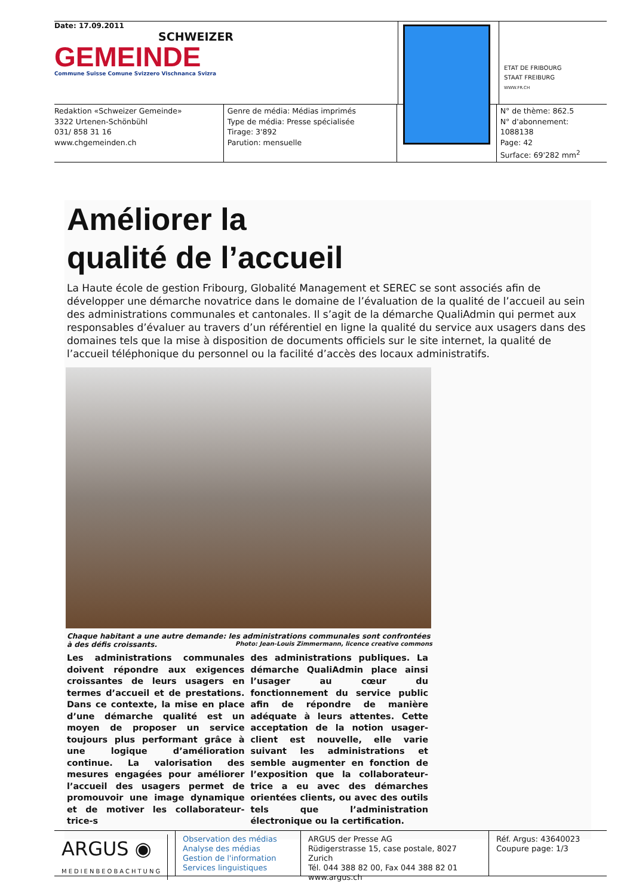Date: 17.09.2011
SCHWEIZER
GEMEINDE
Commune Suisse Comune Svizzero Vischnanca Svizra
ETAT DE FRIBOURG
STAAT FREIBURG
WWW.FR.CH
Redaktion «Schweizer Gemeinde»
3322 Urtenen-Schönbühl
031/ 858 31 16
www.chgemeinden.ch
Genre de média: Médias imprimés
Type de média: Presse spécialisée
Tirage: 3'892
Parution: mensuelle
N° de thème: 862.5
N° d'abonnement: 1088138
Page: 42
Surface: 69'282 mm<sup>2</sup>
Améliorer la
qualité de l’accueil
La Haute école de gestion Fribourg, Globalité Management et SEREC se sont associés afin de développer une démarche novatrice dans le domaine de l’évaluation de la qualité de l’accueil au sein des administrations communales et cantonales. Il s’agit de la démarche QualiAdmin qui permet aux responsables d’évaluer au travers d’un référentiel en ligne la qualité du service aux usagers dans des domaines tels que la mise à disposition de documents officiels sur le site internet, la qualité de l’accueil téléphonique du personnel ou la facilité d’accès des locaux administratifs.
Chaque habitant a une autre demande: les administrations communales sont confrontées à des défis croissants. Photo: Jean-Louis Zimmermann, licence creative commons
Les administrations communales doivent répondre aux exigences croissantes de leurs usagers en termes d’accueil et de prestations. Dans ce contexte, la mise en place d’une démarche qualité est un moyen de proposer un service toujours plus performant grâce à une logique d’amélioration continue. La valorisation des mesures engagées pour améliorer l’accueil des usagers permet de promouvoir une image dynamique et de motiver les collaborateur-trice-s
des administrations publiques. La démarche QualiAdmin place ainsi l’usager au cœur du fonctionnement du service public afin de répondre de manière adéquate à leurs attentes. Cette acceptation de la notion usager-client est nouvelle, elle varie suivant les administrations et semble augmenter en fonction de l’exposition que la collaborateur-trice a eu avec des démarches orientées clients, ou avec des outils tels que l’administration électronique ou la certification.
ARGUS ◉
MEDIENBEOBACHTUNG
Observation des médias
Analyse des médias
Gestion de l'information
Services linguistiques
ARGUS der Presse AG
Rüdigerstrasse 15, case postale, 8027 Zurich
Tél. 044 388 82 00, Fax 044 388 82 01
www.argus.ch
Réf. Argus: 43640023
Coupure page: 1/3